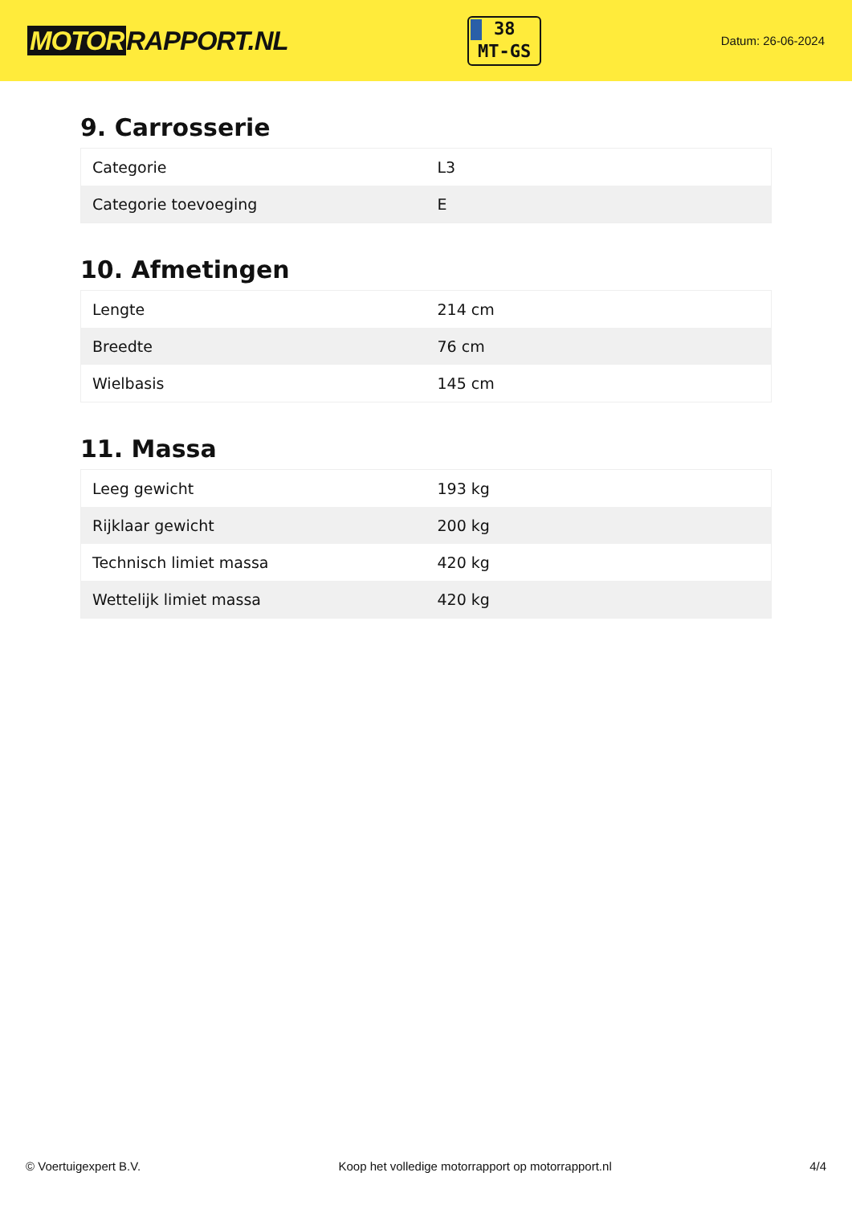MOTOR RAPPORT.NL
38
MT-GS
Datum: 26-06-2024
9. Carrosserie
| Categorie | L3 |
| Categorie toevoeging | E |
10. Afmetingen
| Lengte | 214 cm |
| Breedte | 76 cm |
| Wielbasis | 145 cm |
11. Massa
| Leeg gewicht | 193 kg |
| Rijklaar gewicht | 200 kg |
| Technisch limiet massa | 420 kg |
| Wettelijk limiet massa | 420 kg |
© Voertuigexpert B.V. Koop het volledige motorrapport op motorrapport.nl 4/4